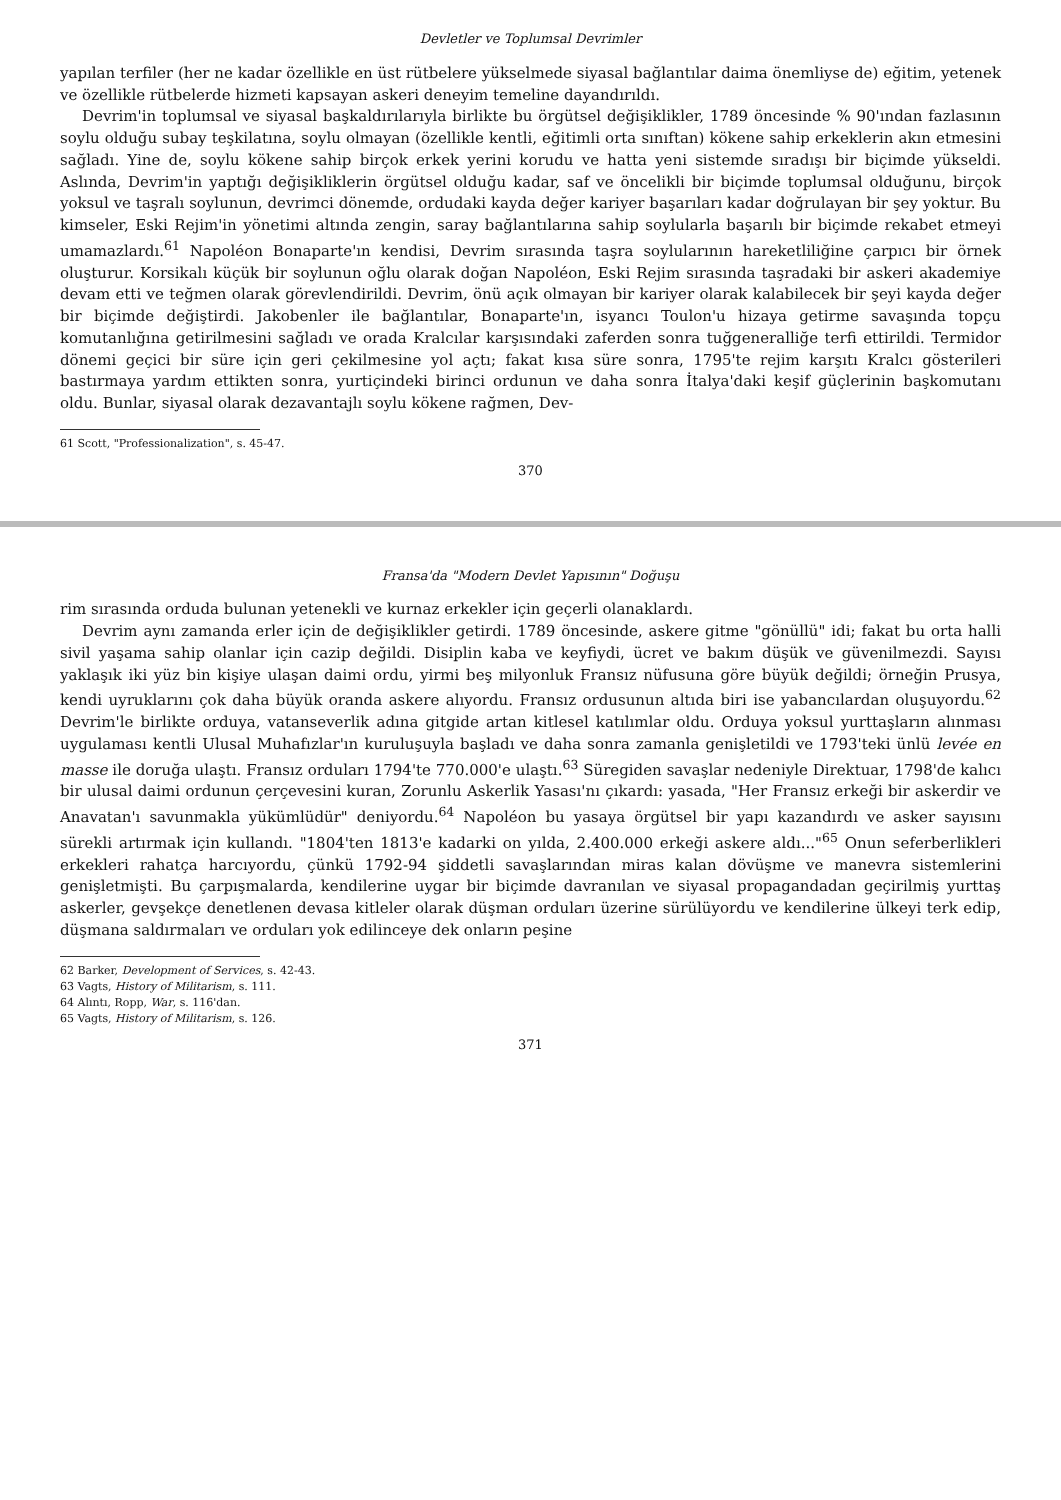Devletler ve Toplumsal Devrimler
yapılan terfiler (her ne kadar özellikle en üst rütbelere yükselmede siyasal bağlantılar daima önemliyse de) eğitim, yetenek ve özellikle rütbelerde hizmeti kapsayan askeri deneyim temeline dayandırıldı.
Devrim'in toplumsal ve siyasal başkaldırılarıyla birlikte bu örgütsel değişiklikler, 1789 öncesinde % 90'ından fazlasının soylu olduğu subay teşkilatına, soylu olmayan (özellikle kentli, eğitimli orta sınıftan) kökene sahip erkeklerin akın etmesini sağladı. Yine de, soylu kökene sahip birçok erkek yerini korudu ve hatta yeni sistemde sıradışı bir biçimde yükseldi. Aslında, Devrim'in yaptığı değişikliklerin örgütsel olduğu kadar, saf ve öncelikli bir biçimde toplumsal olduğunu, birçok yoksul ve taşralı soylunun, devrimci dönemde, ordudaki kayda değer kariyer başarıları kadar doğrulayan bir şey yoktur. Bu kimseler, Eski Rejim'in yönetimi altında zengin, saray bağlantılarına sahip soylularla başarılı bir biçimde rekabet etmeyi umamazlardı.<sup>61</sup> Napoléon Bonaparte'ın kendisi, Devrim sırasında taşra soylularının hareketliliğine çarpıcı bir örnek oluşturur. Korsikalı küçük bir soylunun oğlu olarak doğan Napoléon, Eski Rejim sırasında taşradaki bir askeri akademiye devam etti ve teğmen olarak görevlendirildi. Devrim, önü açık olmayan bir kariyer olarak kalabilecek bir şeyi kayda değer bir biçimde değiştirdi. Jakobenler ile bağlantılar, Bonaparte'ın, isyancı Toulon'u hizaya getirme savaşında topçu komutanlığına getirilmesini sağladı ve orada Kralcılar karşısındaki zaferden sonra tuğgeneralliğe terfi ettirildi. Termidor dönemi geçici bir süre için geri çekilmesine yol açtı; fakat kısa süre sonra, 1795'te rejim karşıtı Kralcı gösterileri bastırmaya yardım ettikten sonra, yurtiçindeki birinci ordunun ve daha sonra İtalya'daki keşif güçlerinin başkomutanı oldu. Bunlar, siyasal olarak dezavantajlı soylu kökene rağmen, Dev-
61 Scott, "Professionalization", s. 45-47.
370
Fransa'da "Modern Devlet Yapısının" Doğuşu
rim sırasında orduda bulunan yetenekli ve kurnaz erkekler için geçerli olanaklardı.
Devrim aynı zamanda erler için de değişiklikler getirdi. 1789 öncesinde, askere gitme "gönüllü" idi; fakat bu orta halli sivil yaşama sahip olanlar için cazip değildi. Disiplin kaba ve keyfiydi, ücret ve bakım düşük ve güvenilmezdi. Sayısı yaklaşık iki yüz bin kişiye ulaşan daimi ordu, yirmi beş milyonluk Fransız nüfusuna göre büyük değildi; örneğin Prusya, kendi uyruklarını çok daha büyük oranda askere alıyordu. Fransız ordusunun altıda biri ise yabancılardan oluşuyordu.<sup>62</sup> Devrim'le birlikte orduya, vatanseverlik adına gitgide artan kitlesel katılımlar oldu. Orduya yoksul yurttaşların alınması uygulaması kentli Ulusal Muhafızlar'ın kuruluşuyla başladı ve daha sonra zamanla genişletildi ve 1793'teki ünlü levée en masse ile doruğa ulaştı. Fransız orduları 1794'te 770.000'e ulaştı.<sup>63</sup> Süregiden savaşlar nedeniyle Direktuar, 1798'de kalıcı bir ulusal daimi ordunun çerçevesini kuran, Zorunlu Askerlik Yasası'nı çıkardı: yasada, "Her Fransız erkeği bir askerdir ve Anavatan'ı savunmakla yükümlüdür" deniyordu.<sup>64</sup> Napoléon bu yasaya örgütsel bir yapı kazandırdı ve asker sayısını sürekli artırmak için kullandı. "1804'ten 1813'e kadarki on yılda, 2.400.000 erkeği askere aldı..."<sup>65</sup> Onun seferberlikleri erkekleri rahatça harcıyordu, çünkü 1792-94 şiddetli savaşlarından miras kalan dövüşme ve manevra sistemlerini genişletmişti. Bu çarpışmalarda, kendilerine uygar bir biçimde davranılan ve siyasal propagandadan geçirilmiş yurttaş askerler, gevşekçe denetlenen devasa kitleler olarak düşman orduları üzerine sürülüyordu ve kendilerine ülkeyi terk edip, düşmana saldırmaları ve orduları yok edilinceye dek onların peşine
62 Barker, Development of Services, s. 42-43.
63 Vagts, History of Militarism, s. 111.
64 Alıntı, Ropp, War, s. 116'dan.
65 Vagts, History of Militarism, s. 126.
371